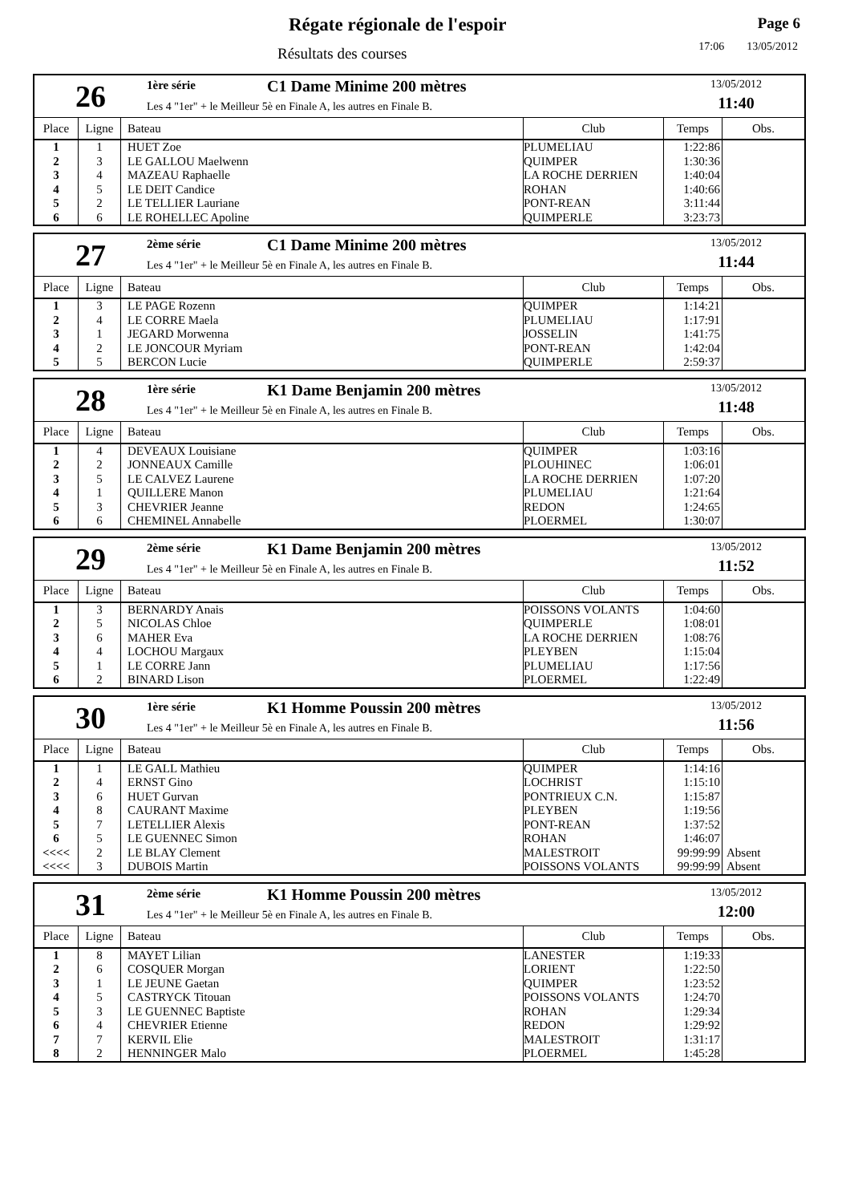Régate régionale de l'espoir
Résultats des courses
Page 6
17:06 13/05/2012
26
1ère série
C1 Dame Minime 200 mètres
Les 4 "1er" + le Meilleur 5è en Finale A, les autres en Finale B.
13/05/2012
11:40
| Place | Ligne | Bateau | Club | Temps | Obs. |
| --- | --- | --- | --- | --- | --- |
| 1 | 1 | HUET Zoe | PLUMELIAU | 1:22:86 | |
| 2 | 3 | LE GALLOU Maelwenn | QUIMPER | 1:30:36 | |
| 3 | 4 | MAZEAU Raphaelle | LA ROCHE DERRIEN | 1:40:04 | |
| 4 | 5 | LE DEIT Candice | ROHAN | 1:40:66 | |
| 5 | 2 | LE TELLIER Lauriane | PONT-REAN | 3:11:44 | |
| 6 | 6 | LE ROHELLEC Apoline | QUIMPERLE | 3:23:73 | |
27
2ème série
C1 Dame Minime 200 mètres
Les 4 "1er" + le Meilleur 5è en Finale A, les autres en Finale B.
13/05/2012
11:44
| Place | Ligne | Bateau | Club | Temps | Obs. |
| --- | --- | --- | --- | --- | --- |
| 1 | 3 | LE PAGE Rozenn | QUIMPER | 1:14:21 | |
| 2 | 4 | LE CORRE Maela | PLUMELIAU | 1:17:91 | |
| 3 | 1 | JEGARD Morwenna | JOSSELIN | 1:41:75 | |
| 4 | 2 | LE JONCOUR Myriam | PONT-REAN | 1:42:04 | |
| 5 | 5 | BERCON Lucie | QUIMPERLE | 2:59:37 | |
28
1ère série
K1 Dame Benjamin 200 mètres
Les 4 "1er" + le Meilleur 5è en Finale A, les autres en Finale B.
13/05/2012
11:48
| Place | Ligne | Bateau | Club | Temps | Obs. |
| --- | --- | --- | --- | --- | --- |
| 1 | 4 | DEVEAUX Louisiane | QUIMPER | 1:03:16 | |
| 2 | 2 | JONNEAUX Camille | PLOUHINEC | 1:06:01 | |
| 3 | 5 | LE CALVEZ Laurene | LA ROCHE DERRIEN | 1:07:20 | |
| 4 | 1 | QUILLERE Manon | PLUMELIAU | 1:21:64 | |
| 5 | 3 | CHEVRIER Jeanne | REDON | 1:24:65 | |
| 6 | 6 | CHEMINEL Annabelle | PLOERMEL | 1:30:07 | |
29
2ème série
K1 Dame Benjamin 200 mètres
Les 4 "1er" + le Meilleur 5è en Finale A, les autres en Finale B.
13/05/2012
11:52
| Place | Ligne | Bateau | Club | Temps | Obs. |
| --- | --- | --- | --- | --- | --- |
| 1 | 3 | BERNARDY Anais | POISSONS VOLANTS | 1:04:60 | |
| 2 | 5 | NICOLAS Chloe | QUIMPERLE | 1:08:01 | |
| 3 | 6 | MAHER Eva | LA ROCHE DERRIEN | 1:08:76 | |
| 4 | 4 | LOCHOU Margaux | PLEYBEN | 1:15:04 | |
| 5 | 1 | LE CORRE Jann | PLUMELIAU | 1:17:56 | |
| 6 | 2 | BINARD Lison | PLOERMEL | 1:22:49 | |
30
1ère série
K1 Homme Poussin 200 mètres
Les 4 "1er" + le Meilleur 5è en Finale A, les autres en Finale B.
13/05/2012
11:56
| Place | Ligne | Bateau | Club | Temps | Obs. |
| --- | --- | --- | --- | --- | --- |
| 1 | 1 | LE GALL Mathieu | QUIMPER | 1:14:16 | |
| 2 | 4 | ERNST Gino | LOCHRIST | 1:15:10 | |
| 3 | 6 | HUET Gurvan | PONTRIEUX C.N. | 1:15:87 | |
| 4 | 8 | CAURANT Maxime | PLEYBEN | 1:19:56 | |
| 5 | 7 | LETELLIER Alexis | PONT-REAN | 1:37:52 | |
| 6 | 5 | LE GUENNEC Simon | ROHAN | 1:46:07 | |
| <<<< | 2 | LE BLAY Clement | MALESTROIT | 99:99:99 | Absent |
| <<<< | 3 | DUBOIS Martin | POISSONS VOLANTS | 99:99:99 | Absent |
31
2ème série
K1 Homme Poussin 200 mètres
Les 4 "1er" + le Meilleur 5è en Finale A, les autres en Finale B.
13/05/2012
12:00
| Place | Ligne | Bateau | Club | Temps | Obs. |
| --- | --- | --- | --- | --- | --- |
| 1 | 8 | MAYET Lilian | LANESTER | 1:19:33 | |
| 2 | 6 | COSQUER Morgan | LORIENT | 1:22:50 | |
| 3 | 1 | LE JEUNE Gaetan | QUIMPER | 1:23:52 | |
| 4 | 5 | CASTRYCK Titouan | POISSONS VOLANTS | 1:24:70 | |
| 5 | 3 | LE GUENNEC Baptiste | ROHAN | 1:29:34 | |
| 6 | 4 | CHEVRIER Etienne | REDON | 1:29:92 | |
| 7 | 7 | KERVIL Elie | MALESTROIT | 1:31:17 | |
| 8 | 2 | HENNINGER Malo | PLOERMEL | 1:45:28 | |